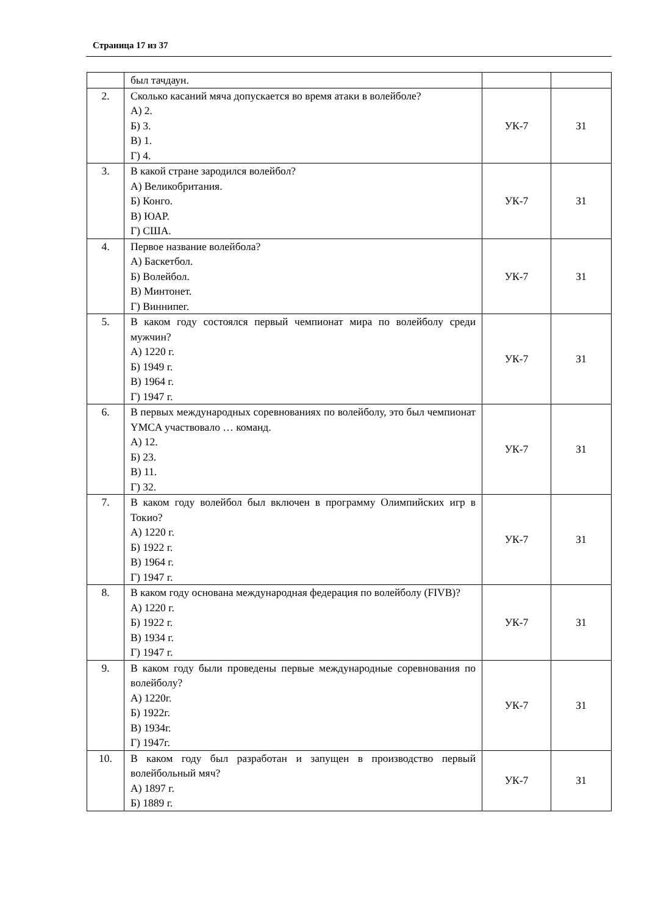Страница 17 из 37
| | был тачдаун. | | |
| 2. | Сколько касаний мяча допускается во время атаки в волейболе? А) 2. Б) 3. В) 1. Г) 4. | УК-7 | З1 |
| 3. | В какой стране зародился волейбол? А) Великобритания. Б) Конго. В) ЮАР. Г) США. | УК-7 | З1 |
| 4. | Первое название волейбола? А) Баскетбол. Б) Волейбол. В) Минтонет. Г) Виннипег. | УК-7 | З1 |
| 5. | В каком году состоялся первый чемпионат мира по волейболу среди мужчин? А) 1220 г. Б) 1949 г. В) 1964 г. Г) 1947 г. | УК-7 | З1 |
| 6. | В первых международных соревнованиях по волейболу, это был чемпионат YMCA участвовало … команд. А) 12. Б) 23. В) 11. Г) 32. | УК-7 | З1 |
| 7. | В каком году волейбол был включен в программу Олимпийских игр в Токио? А) 1220 г. Б) 1922 г. В) 1964 г. Г) 1947 г. | УК-7 | З1 |
| 8. | В каком году основана международная федерация по волейболу (FIVB)? А) 1220 г. Б) 1922 г. В) 1934 г. Г) 1947 г. | УК-7 | З1 |
| 9. | В каком году были проведены первые международные соревнования по волейболу? А) 1220г. Б) 1922г. В) 1934г. Г) 1947г. | УК-7 | З1 |
| 10. | В каком году был разработан и запущен в производство первый волейбольный мяч? А) 1897 г. Б) 1889 г. | УК-7 | З1 |